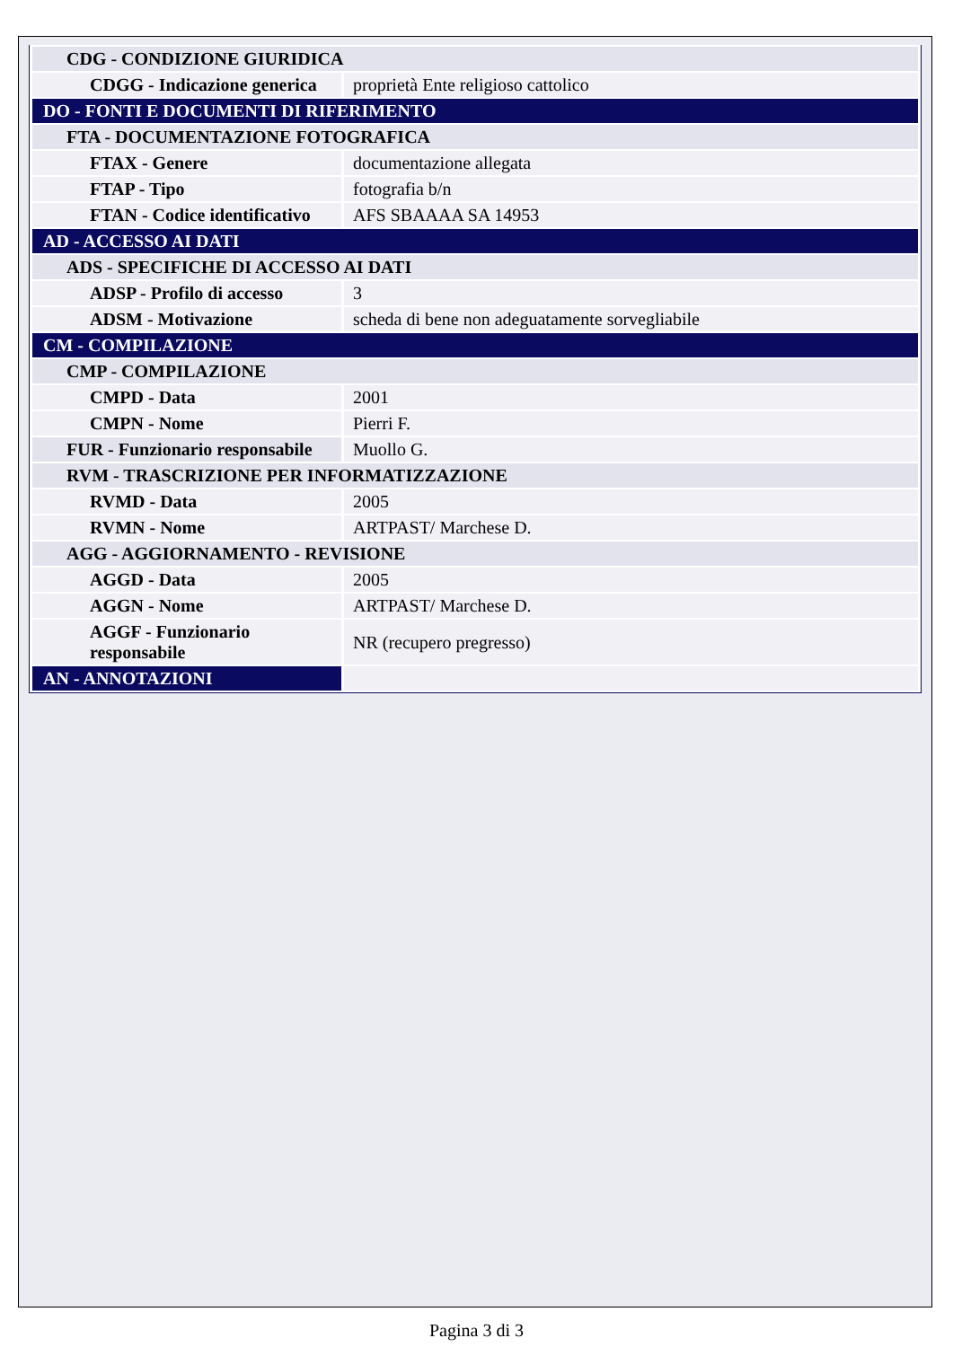| CDG - CONDIZIONE GIURIDICA | |
| CDGG - Indicazione generica | proprietà Ente religioso cattolico |
| DO - FONTI E DOCUMENTI DI RIFERIMENTO | |
| FTA - DOCUMENTAZIONE FOTOGRAFICA | |
| FTAX - Genere | documentazione allegata |
| FTAP - Tipo | fotografia b/n |
| FTAN - Codice identificativo | AFS SBAAAA SA 14953 |
| AD - ACCESSO AI DATI | |
| ADS - SPECIFICHE DI ACCESSO AI DATI | |
| ADSP - Profilo di accesso | 3 |
| ADSM - Motivazione | scheda di bene non adeguatamente sorvegliabile |
| CM - COMPILAZIONE | |
| CMP - COMPILAZIONE | |
| CMPD - Data | 2001 |
| CMPN - Nome | Pierri F. |
| FUR - Funzionario responsabile | Muollo G. |
| RVM - TRASCRIZIONE PER INFORMATIZZAZIONE | |
| RVMD - Data | 2005 |
| RVMN - Nome | ARTPAST/ Marchese D. |
| AGG - AGGIORNAMENTO - REVISIONE | |
| AGGD - Data | 2005 |
| AGGN - Nome | ARTPAST/ Marchese D. |
| AGGF - Funzionario responsabile | NR (recupero pregresso) |
| AN - ANNOTAZIONI | |
Pagina 3 di 3